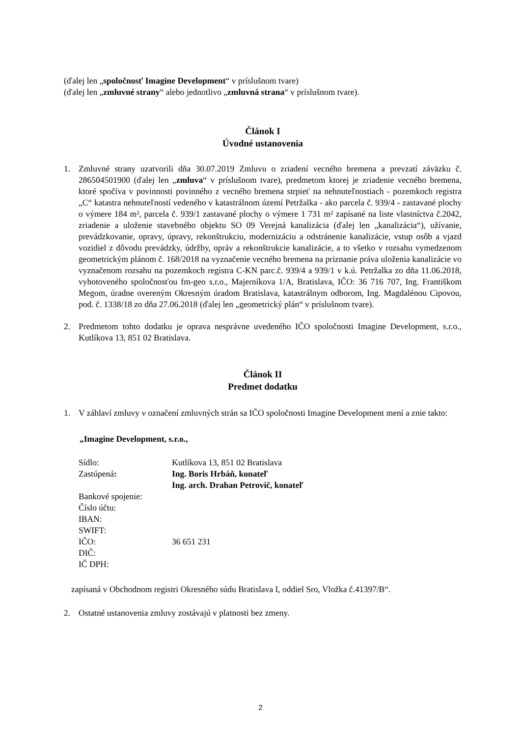(ďalej len „spoločnosť Imagine Development“ v príslušnom tvare)
(ďalej len „zmluvné strany“ alebo jednotlivo „zmluvná strana“ v príslušnom tvare).
Článok I
Úvodné ustanovenia
1. Zmluvné strany uzatvorili dňa 30.07.2019 Zmluvu o zriadení vecného bremena a prevzatí záväzku č. 286504501900 (ďalej len „zmluva“ v príslušnom tvare), predmetom ktorej je zriadenie vecného bremena, ktoré spočíva v povinnosti povinného z vecného bremena strpieť na nehnuteľnostiach - pozemkoch registra „C“ katastra nehnuteľností vedeného v katastrálnom území Petržalka - ako parcela č. 939/4 - zastavané plochy o výmere 184 m², parcela č. 939/1 zastavané plochy o výmere 1 731 m² zapísané na liste vlastníctva č.2042, zriadenie a uloženie stavebného objektu SO 09 Verejná kanalizácia (ďalej len „kanalizácia“), užívanie, prevádzkovanie, opravy, úpravy, rekonštrukciu, modernizáciu a odstránenie kanalizácie, vstup osôb a vjazd vozidiel z dôvodu prevádzky, údržby, opráv a rekonštrukcie kanalizácie, a to všetko v rozsahu vymedzenom geometrickým plánom č. 168/2018 na vyznačenie vecného bremena na priznanie práva uloženia kanalizácie vo vyznačenom rozsahu na pozemkoch registra C-KN parc.č. 939/4 a 939/1 v k.ú. Petržalka zo dňa 11.06.2018, vyhotoveného spoločnosťou fm-geo s.r.o., Majerníkova 1/A, Bratislava, IČO: 36 716 707, Ing. Františkom Megom, úradne overeným Okresným úradom Bratislava, katastrálnym odborom, Ing. Magdalénou Cipovou, pod. č. 1338/18 zo dňa 27.06.2018 (ďalej len „geometrický plán“ v príslušnom tvare).
2. Predmetom tohto dodatku je oprava nesprávne uvedeného IČO spoločnosti Imagine Development, s.r.o., Kutlíkova 13, 851 02 Bratislava.
Článok II
Predmet dodatku
1. V záhlaví zmluvy v označení zmluvných strán sa IČO spoločnosti Imagine Development mení a znie takto:
„Imagine Development, s.r.o.,
| Sídlo: | Kutlíkova 13, 851 02 Bratislava |
| Zastúpená : | Ing. Boris Hrbáň, konateľ |
| | Ing. arch. Drahan Petrovič, konateľ |
| Bankové spojenie: | |
| Číslo účtu: | |
| IBAN: | |
| SWIFT: | |
| IČO: | 36 651 231 |
| DIČ: | |
| IČ DPH: | |
zapísaná v Obchodnom registri Okresného súdu Bratislava I, oddiel Sro, Vložka č.41397/B“.
2. Ostatné ustanovenia zmluvy zostávajú v platnosti bez zmeny.
2